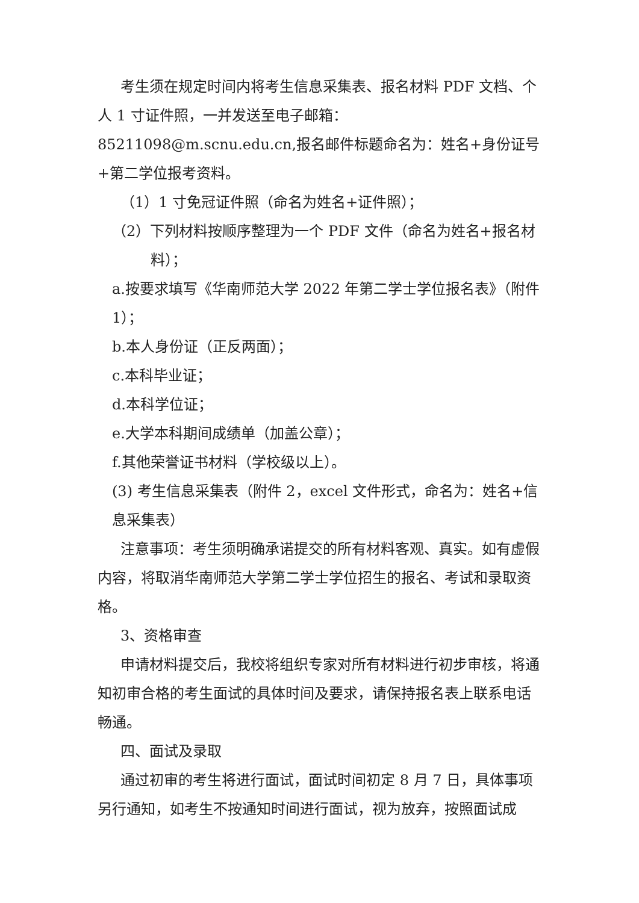考生须在规定时间内将考生信息采集表、报名材料 PDF 文档、个人 1 寸证件照，一并发送至电子邮箱：85211098@m.scnu.edu.cn,报名邮件标题命名为：姓名+身份证号+第二学位报考资料。
（1）1 寸免冠证件照（命名为姓名+证件照）；
（2）下列材料按顺序整理为一个 PDF 文件（命名为姓名+报名材料）；
a.按要求填写《华南师范大学 2022 年第二学士学位报名表》（附件 1）；
b.本人身份证（正反两面）；
c.本科毕业证；
d.本科学位证；
e.大学本科期间成绩单（加盖公章）；
f.其他荣誉证书材料（学校级以上）。
(3) 考生信息采集表（附件 2，excel 文件形式，命名为：姓名+信息采集表）
注意事项：考生须明确承诺提交的所有材料客观、真实。如有虚假内容，将取消华南师范大学第二学士学位招生的报名、考试和录取资格。
3、资格审查
申请材料提交后，我校将组织专家对所有材料进行初步审核，将通知初审合格的考生面试的具体时间及要求，请保持报名表上联系电话畅通。
四、面试及录取
通过初审的考生将进行面试，面试时间初定 8 月 7 日，具体事项另行通知，如考生不按通知时间进行面试，视为放弃，按照面试成